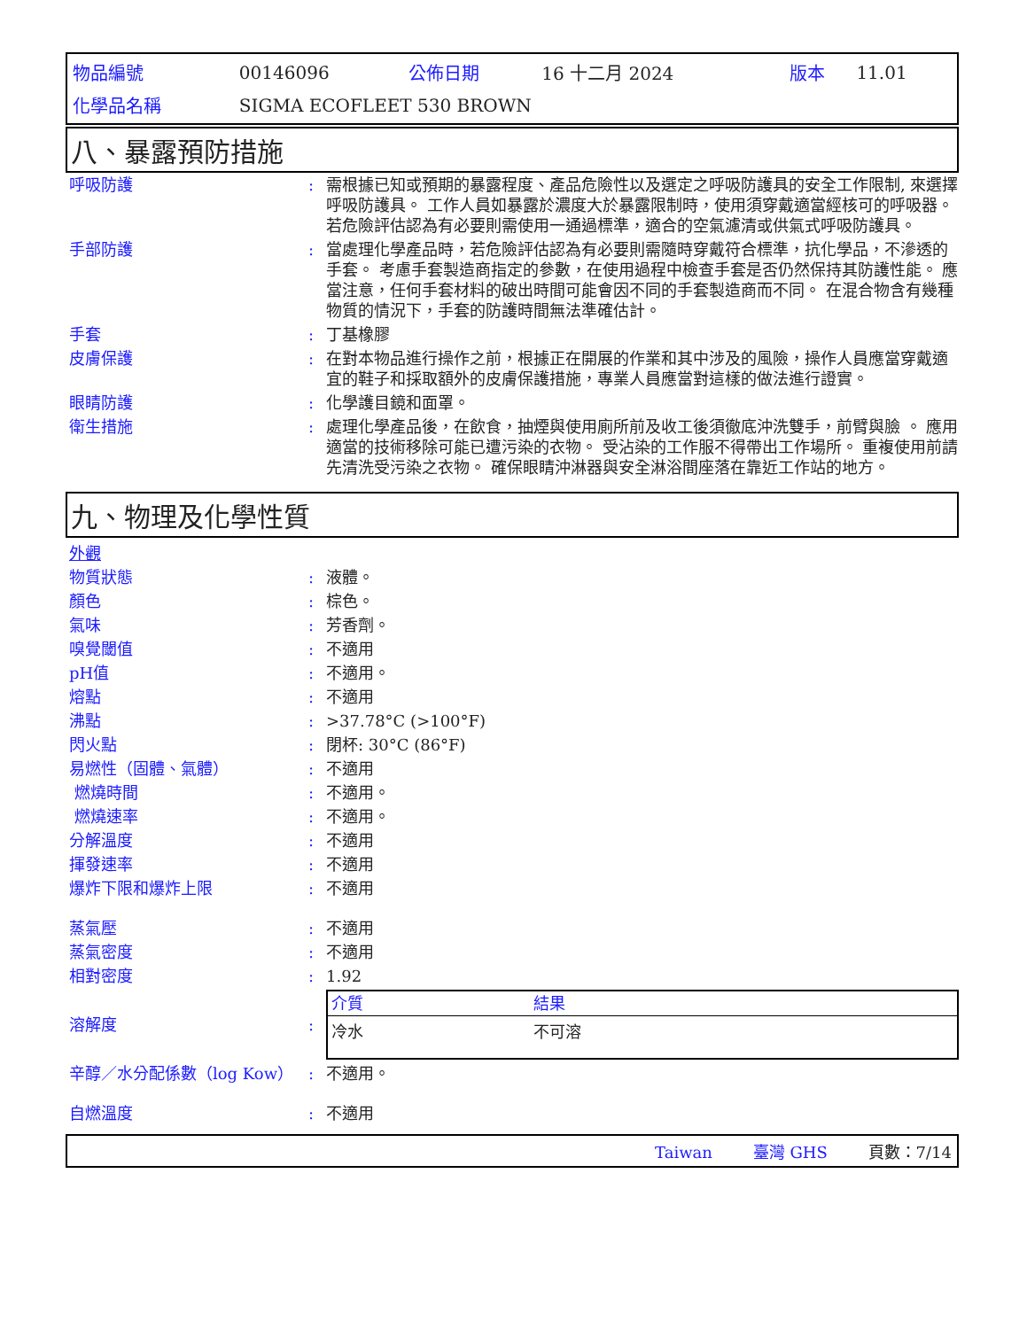| 物品編號 | 00146096 | 公佈日期 | 16 十二月 2024 | 版本 | 11.01 |
| 化學品名稱 | SIGMA ECOFLEET 530 BROWN | | | | |
八、暴露預防措施
| 呼吸防護 | : | 需根據已知或預期的暴露程度、產品危險性以及選定之呼吸防護具的安全工作限制, 來選擇呼吸防護具。 工作人員如暴露於濃度大於暴露限制時，使用須穿戴適當經核可的呼吸器。 若危險評估認為有必要則需使用一通過標準，適合的空氣濾清或供氣式呼吸防護具。 |
| 手部防護 | : | 當處理化學產品時，若危險評估認為有必要則需隨時穿戴符合標準，抗化學品，不滲透的手套。 考慮手套製造商指定的參數，在使用過程中檢查手套是否仍然保持其防護性能。 應當注意，任何手套材料的破出時間可能會因不同的手套製造商而不同。 在混合物含有幾種物質的情況下，手套的防護時間無法準確估計。 |
| 手套 | : | 丁基橡膠 |
| 皮膚保護 | : | 在對本物品進行操作之前，根據正在開展的作業和其中涉及的風險，操作人員應當穿戴適宜的鞋子和採取額外的皮膚保護措施，專業人員應當對這樣的做法進行證實。 |
| 眼睛防護 | : | 化學護目鏡和面罩。 |
| 衛生措施 | : | 處理化學產品後，在飲食，抽煙與使用廁所前及收工後須徹底沖洗雙手，前臂與臉 。 應用適當的技術移除可能已遭污染的衣物。 受沾染的工作服不得帶出工作場所。 重複使用前請先清洗受污染之衣物。 確保眼睛沖淋器與安全淋浴間座落在靠近工作站的地方。 |
九、物理及化學性質
| 外觀 | | |
| 物質狀態 | : | 液體。 |
| 顏色 | : | 棕色。 |
| 氣味 | : | 芳香劑。 |
| 嗅覺閾值 | : | 不適用 |
| pH值 | : | 不適用。 |
| 熔點 | : | 不適用 |
| 沸點 | : | >37.78°C (>100°F) |
| 閃火點 | : | 閉杯: 30°C (86°F) |
| 易燃性（固體、氣體） | : | 不適用 |
| 燃燒時間 | : | 不適用。 |
| 燃燒速率 | : | 不適用。 |
| 分解溫度 | : | 不適用 |
| 揮發速率 | : | 不適用 |
| 爆炸下限和爆炸上限 | : | 不適用 |
| 蒸氣壓 | : | 不適用 |
| 蒸氣密度 | : | 不適用 |
| 相對密度 | : | 1.92 |
| 溶解度 | : | / 介質 / 結果 / / --- / --- / / 冷水 / 不可溶 / |
| 辛醇／水分配係數（log Kow） | : | 不適用。 |
| 自燃溫度 | : | 不適用 |
Taiwan 臺灣 GHS 頁數：7/14